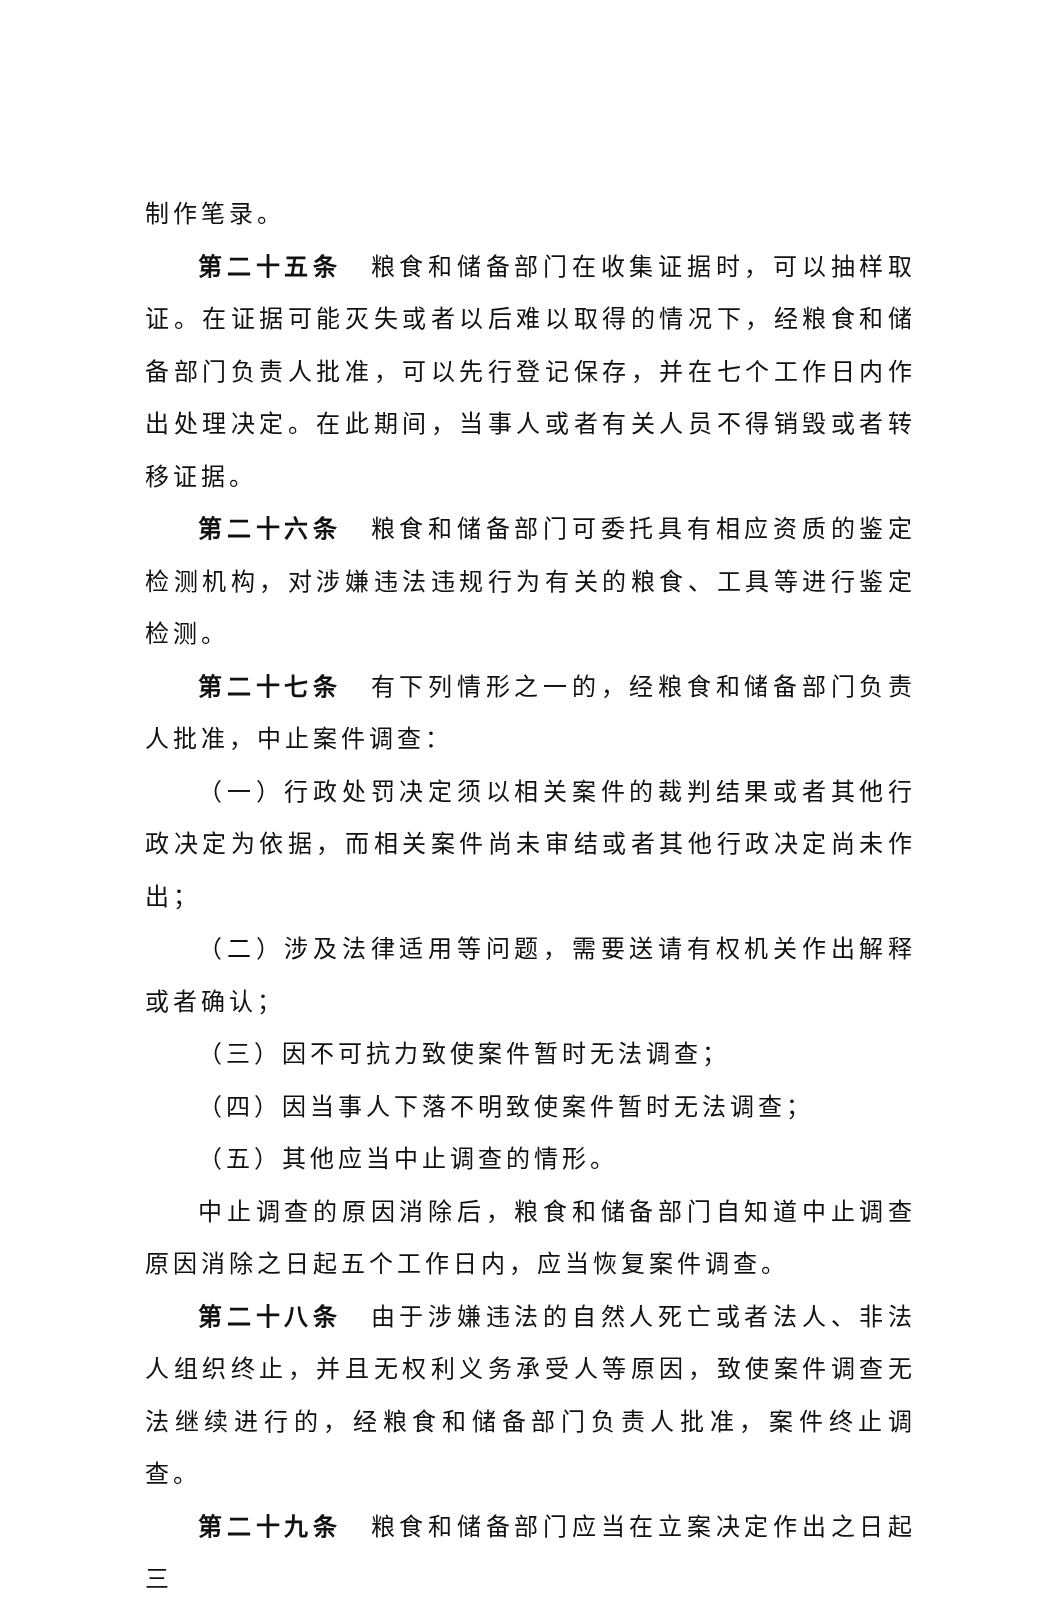制作笔录。
第二十五条　粮食和储备部门在收集证据时，可以抽样取证。在证据可能灭失或者以后难以取得的情况下，经粮食和储备部门负责人批准，可以先行登记保存，并在七个工作日内作出处理决定。在此期间，当事人或者有关人员不得销毁或者转移证据。
第二十六条　粮食和储备部门可委托具有相应资质的鉴定检测机构，对涉嫌违法违规行为有关的粮食、工具等进行鉴定检测。
第二十七条　有下列情形之一的，经粮食和储备部门负责人批准，中止案件调查：
（一）行政处罚决定须以相关案件的裁判结果或者其他行政决定为依据，而相关案件尚未审结或者其他行政决定尚未作出；
（二）涉及法律适用等问题，需要送请有权机关作出解释或者确认；
（三）因不可抗力致使案件暂时无法调查；
（四）因当事人下落不明致使案件暂时无法调查；
（五）其他应当中止调查的情形。
中止调查的原因消除后，粮食和储备部门自知道中止调查原因消除之日起五个工作日内，应当恢复案件调查。
第二十八条　由于涉嫌违法的自然人死亡或者法人、非法人组织终止，并且无权利义务承受人等原因，致使案件调查无法继续进行的，经粮食和储备部门负责人批准，案件终止调查。
第二十九条　粮食和储备部门应当在立案决定作出之日起三